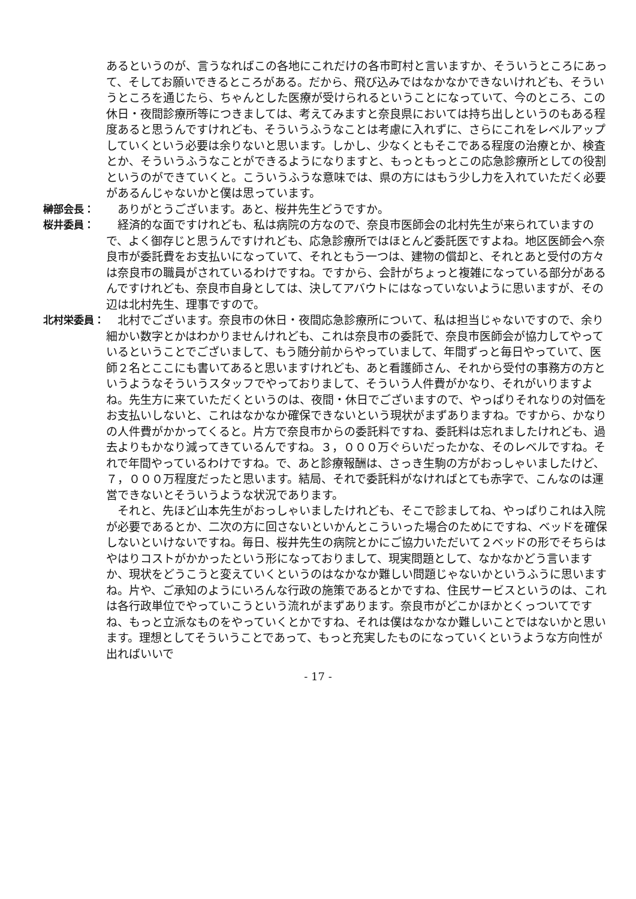あるというのが、言うなればこの各地にこれだけの各市町村と言いますか、そういうところにあって、そしてお願いできるところがある。だから、飛び込みではなかなかできないけれども、そういうところを通じたら、ちゃんとした医療が受けられるということになっていて、今のところ、この休日・夜間診療所等につきましては、考えてみますと奈良県においては持ち出しというのもある程度あると思うんですけれども、そういうふうなことは考慮に入れずに、さらにこれをレベルアップしていくという必要は余りないと思います。しかし、少なくともそこである程度の治療とか、検査とか、そういうふうなことができるようになりますと、もっともっとこの応急診療所としての役割というのができていくと。こういうふうな意味では、県の方にはもう少し力を入れていただく必要があるんじゃないかと僕は思っています。
榊部会長： 　ありがとうございます。あと、桜井先生どうですか。
桜井委員： 　経済的な面ですけれども、私は病院の方なので、奈良市医師会の北村先生が来られていますので、よく御存じと思うんですけれども、応急診療所ではほとんど委託医ですよね。地区医師会へ奈良市が委託費をお支払いになっていて、それともう一つは、建物の償却と、それとあと受付の方々は奈良市の職員がされているわけですね。ですから、会計がちょっと複雑になっている部分があるんですけれども、奈良市自身としては、決してアバウトにはなっていないように思いますが、その辺は北村先生、理事ですので。
北村栄委員： 　北村でございます。奈良市の休日・夜間応急診療所について、私は担当じゃないですので、余り細かい数字とかはわかりませんけれども、これは奈良市の委託で、奈良市医師会が協力してやっているということでございまして、もう随分前からやっていまして、年間ずっと毎日やっていて、医師２名とここにも書いてあると思いますけれども、あと看護師さん、それから受付の事務方の方というようなそういうスタッフでやっておりまして、そういう人件費がかなり、それがいりますよね。先生方に来ていただくというのは、夜間・休日でございますので、やっぱりそれなりの対価をお支払いしないと、これはなかなか確保できないという現状がまずありますね。ですから、かなりの人件費がかかってくると。片方で奈良市からの委託料ですね、委託料は忘れましたけれども、過去よりもかなり減ってきているんですね。３，０００万ぐらいだったかな、そのレベルですね。それで年間やっているわけですね。で、あと診療報酬は、さっき生駒の方がおっしゃいましたけど、７，０００万程度だったと思います。結局、それで委託料がなければとても赤字で、こんなのは運営できないとそういうような状況であります。
　それと、先ほど山本先生がおっしゃいましたけれども、そこで診ましてね、やっぱりこれは入院が必要であるとか、二次の方に回さないといかんとこういった場合のためにですね、ベッドを確保しないといけないですね。毎日、桜井先生の病院とかにご協力いただいて２ベッドの形でそちらはやはりコストがかかったという形になっておりまして、現実問題として、なかなかどう言いますか、現状をどうこうと変えていくというのはなかなか難しい問題じゃないかというふうに思いますね。片や、ご承知のようにいろんな行政の施策であるとかですね、住民サービスというのは、これは各行政単位でやっていこうという流れがまずあります。奈良市がどこかほかとくっついてですね、もっと立派なものをやっていくとかですね、それは僕はなかなか難しいことではないかと思います。理想としてそういうことであって、もっと充実したものになっていくというような方向性が出ればいいで
- 17 -